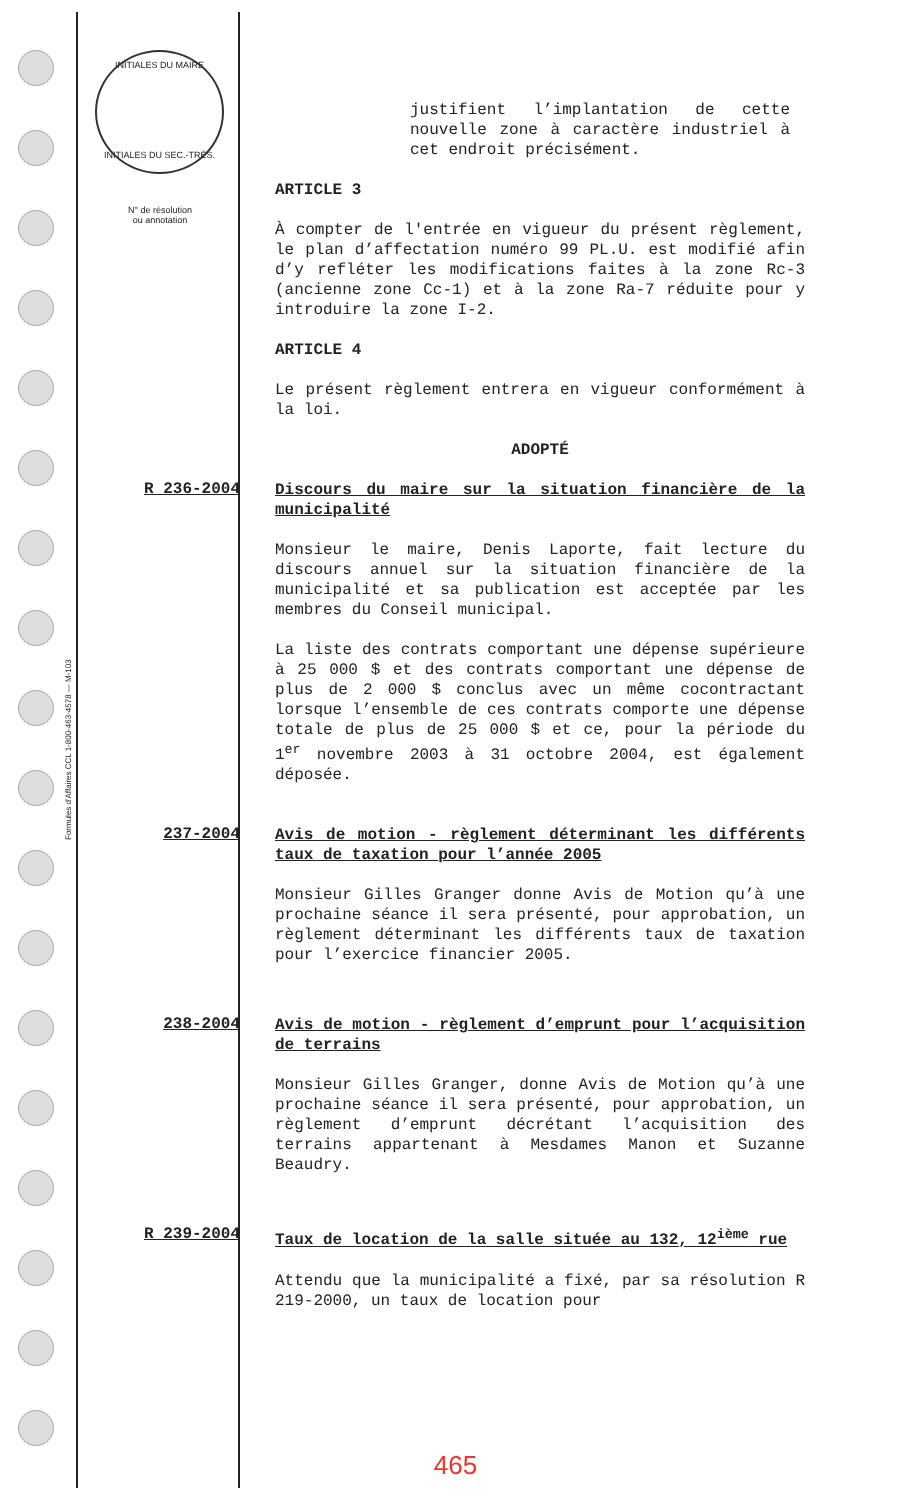INITIALES DU MAIRE
INITIALES DU SEC.-TRÉS.
N° de résolution
ou annotation
Formules d'Affaires CCL 1-800-463-4578 — M-103
justifient l’implantation de cette nouvelle zone à caractère industriel à cet endroit précisément.
ARTICLE 3
À compter de l'entrée en vigueur du présent règlement, le plan d’affectation numéro 99 PL.U. est modifié afin d’y refléter les modifications faites à la zone Rc-3 (ancienne zone Cc-1) et à la zone Ra-7 réduite pour y introduire la zone I-2.
ARTICLE 4
Le présent règlement entrera en vigueur conformément à la loi.
ADOPTÉ
R 236-2004
Discours du maire sur la situation financière de la municipalité
Monsieur le maire, Denis Laporte, fait lecture du discours annuel sur la situation financière de la municipalité et sa publication est acceptée par les membres du Conseil municipal.
La liste des contrats comportant une dépense supérieure à 25 000 $ et des contrats comportant une dépense de plus de 2 000 $ conclus avec un même cocontractant lorsque l’ensemble de ces contrats comporte une dépense totale de plus de 25 000 $ et ce, pour la période du 1<sup>er</sup> novembre 2003 à 31 octobre 2004, est également déposée.
237-2004
Avis de motion - règlement déterminant les différents taux de taxation pour l’année 2005
Monsieur Gilles Granger donne Avis de Motion qu’à une prochaine séance il sera présenté, pour approbation, un règlement déterminant les différents taux de taxation pour l’exercice financier 2005.
238-2004
Avis de motion - règlement d’emprunt pour l’acquisition de terrains
Monsieur Gilles Granger, donne Avis de Motion qu’à une prochaine séance il sera présenté, pour approbation, un règlement d’emprunt décrétant l’acquisition des terrains appartenant à Mesdames Manon et Suzanne Beaudry.
R 239-2004
Taux de location de la salle située au 132, 12<sup>ième</sup> rue
Attendu que la municipalité a fixé, par sa résolution R 219-2000, un taux de location pour
465